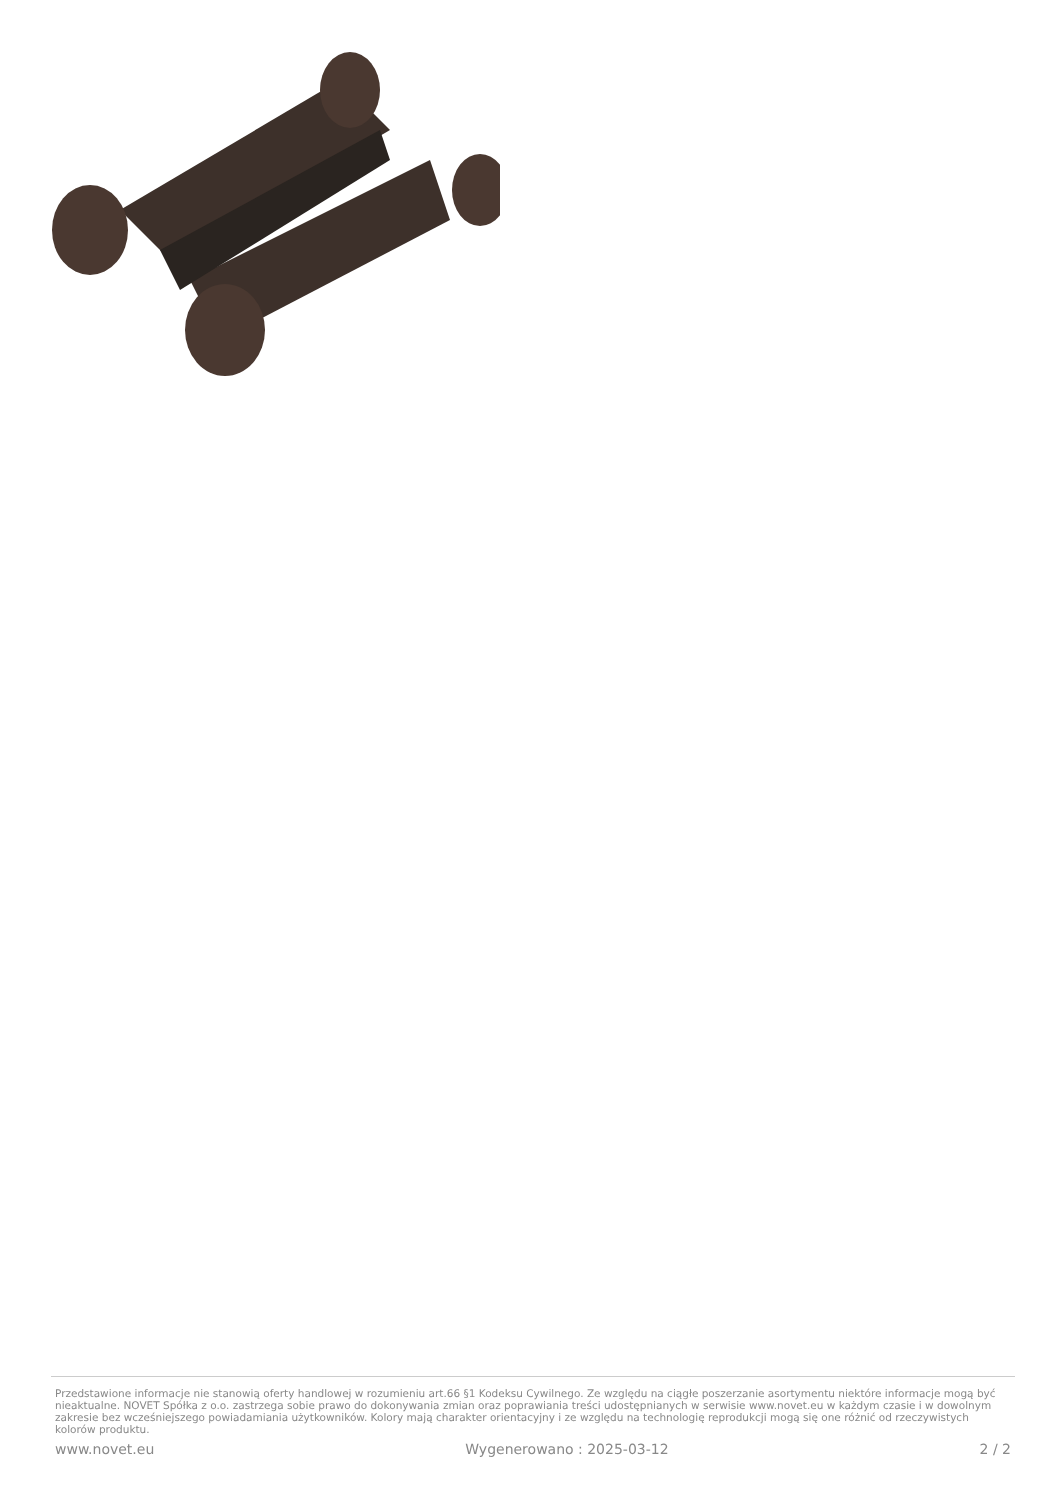Przedstawione informacje nie stanowią oferty handlowej w rozumieniu art.66 §1 Kodeksu Cywilnego. Ze względu na ciągłe poszerzanie asortymentu niektóre informacje mogą być nieaktualne. NOVET Spółka z o.o. zastrzega sobie prawo do dokonywania zmian oraz poprawiania treści udostępnianych w serwisie www.novet.eu w każdym czasie i w dowolnym zakresie bez wcześniejszego powiadamiania użytkowników. Kolory mają charakter orientacyjny i ze względu na technologię reprodukcji mogą się one różnić od rzeczywistych kolorów produktu.
www.novet.eu Wygenerowano : 2025-03-12 2 / 2